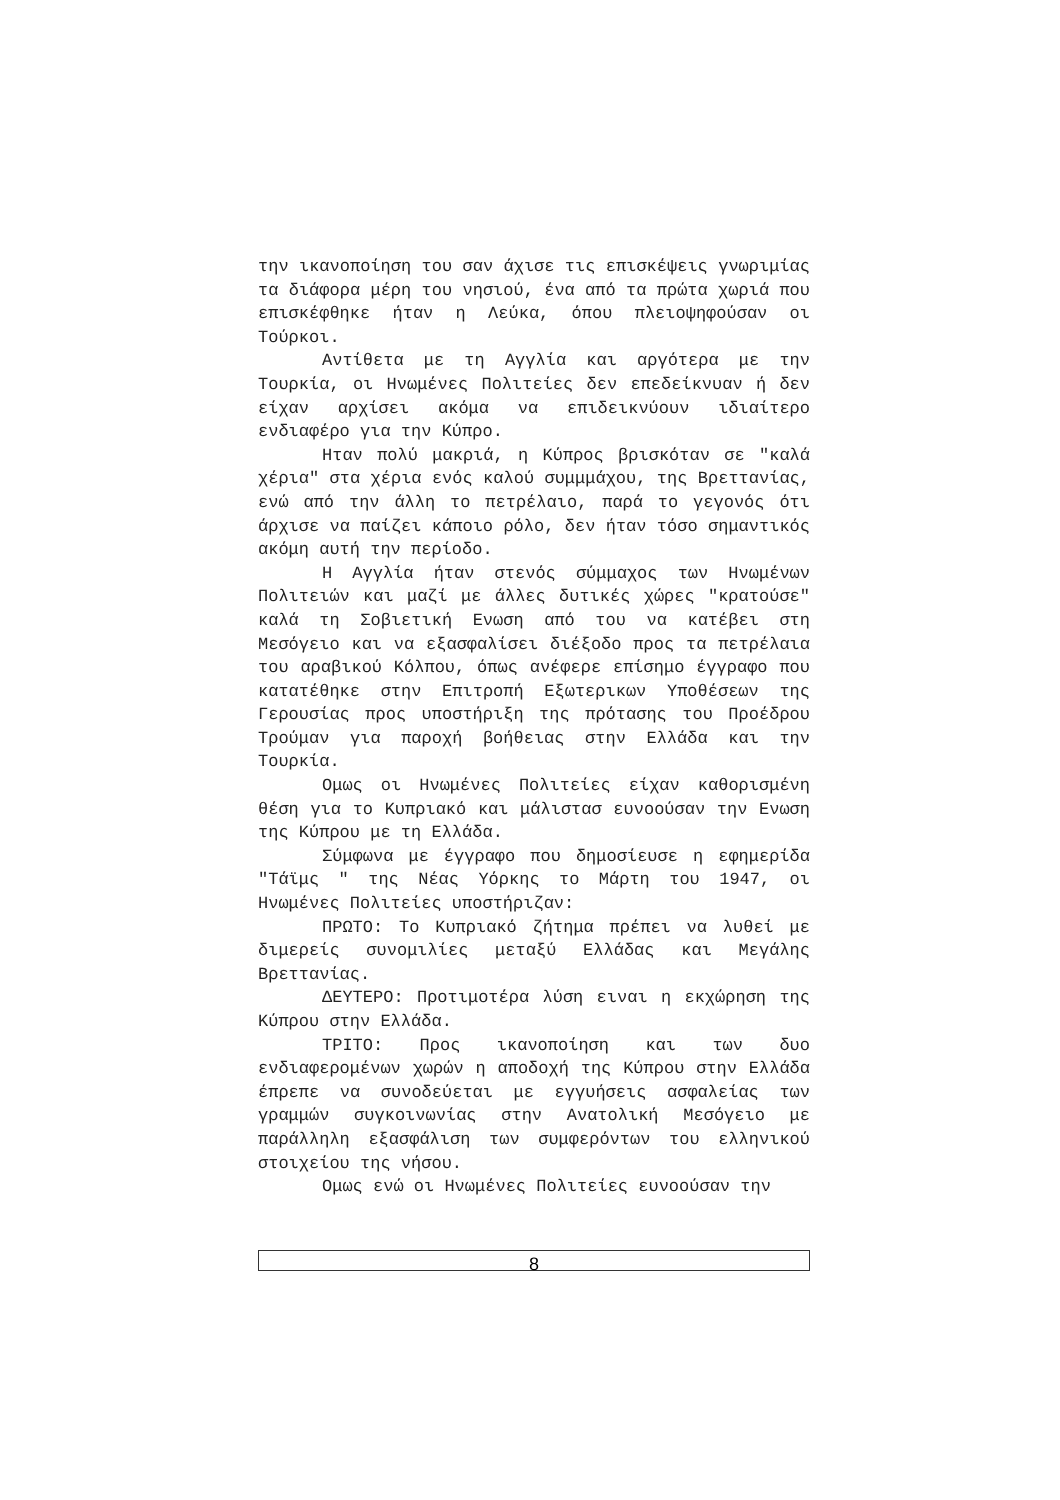την ικανοποίηση του σαν άχισε τις επισκέψεις γνωριμίας τα διάφορα μέρη του νησιού, ένα από τα πρώτα χωριά που επισκέφθηκε ήταν η Λεύκα, όπου πλειοψηφούσαν οι Τούρκοι.
Αντίθετα με τη Αγγλία και αργότερα με την Τουρκία, οι Ηνωμένες Πολιτείες δεν επεδείκνυαν ή δεν είχαν αρχίσει ακόμα να επιδεικνύουν ιδιαίτερο ενδιαφέρο για την Κύπρο.
Ηταν πολύ μακριά, η Κύπρος βρισκόταν σε "καλά χέρια" στα χέρια ενός καλού συμμμάχου, της Βρεττανίας, ενώ από την άλλη το πετρέλαιο, παρά το γεγονός ότι άρχισε να παίζει κάποιο ρόλο, δεν ήταν τόσο σημαντικός ακόμη αυτή την περίοδο.
Η Αγγλία ήταν στενός σύμμαχος των Ηνωμένων Πολιτειών και μαζί με άλλες δυτικές χώρες "κρατούσε" καλά τη Σοβιετική Ενωση από του να κατέβει στη Μεσόγειο και να εξασφαλίσει διέξοδο προς τα πετρέλαια του αραβικού Κόλπου, όπως ανέφερε επίσημο έγγραφο που κατατέθηκε στην Επιτροπή Εξωτερικων Υποθέσεων της Γερουσίας προς υποστήριξη της πρότασης του Προέδρου Τρούμαν για παροχή βοήθειας στην Ελλάδα και την Τουρκία.
Ομως οι Ηνωμένες Πολιτείες είχαν καθορισμένη θέση για το Κυπριακό και μάλιστασ ευνοούσαν την Ενωση της Κύπρου με τη Ελλάδα.
Σύμφωνα με έγγραφο που δημοσίευσε η εφημερίδα "Τάϊμς " της Νέας Υόρκης το Μάρτη του 1947, οι Ηνωμένες Πολιτείες υποστήριζαν:
ΠΡΩΤΟ: Το Κυπριακό ζήτημα πρέπει να λυθεί με διμερείς συνομιλίες μεταξύ Ελλάδας και Μεγάλης Βρεττανίας.
ΔΕΥΤΕΡΟ: Προτιμοτέρα λύση ειναι η εκχώρηση της Κύπρου στην Ελλάδα.
ΤΡΙΤΟ: Προς ικανοποίηση και των δυο ενδιαφερομένων χωρών η αποδοχή της Κύπρου στην Ελλάδα έπρεπε να συνοδεύεται με εγγυήσεις ασφαλείας των γραμμών συγκοινωνίας στην Ανατολική Μεσόγειο με παράλληλη εξασφάλιση των συμφερόντων του ελληνικού στοιχείου της νήσου.
Ομως ενώ οι Ηνωμένες Πολιτείες ευνοούσαν την
8